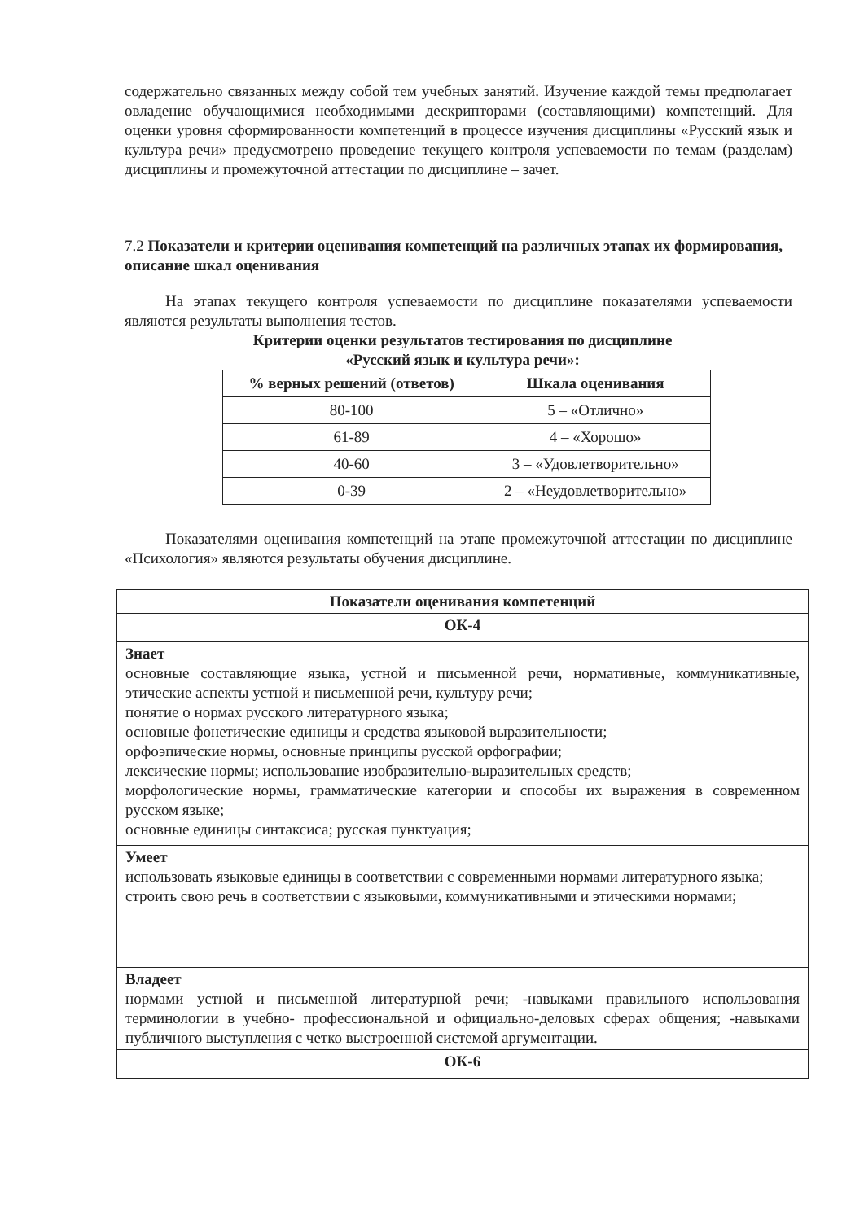содержательно связанных между собой тем учебных занятий. Изучение каждой темы предполагает овладение обучающимися необходимыми дескрипторами (составляющими) компетенций. Для оценки уровня сформированности компетенций в процессе изучения дисциплины «Русский язык и культура речи» предусмотрено проведение текущего контроля успеваемости по темам (разделам) дисциплины и промежуточной аттестации по дисциплине – зачет.
7.2 Показатели и критерии оценивания компетенций на различных этапах их формирования, описание шкал оценивания
На этапах текущего контроля успеваемости по дисциплине показателями успеваемости являются результаты выполнения тестов.
Критерии оценки результатов тестирования по дисциплине
«Русский язык и культура речи»:
| % верных решений (ответов) | Шкала оценивания |
| --- | --- |
| 80-100 | 5 – «Отлично» |
| 61-89 | 4 – «Хорошо» |
| 40-60 | 3 – «Удовлетворительно» |
| 0-39 | 2 – «Неудовлетворительно» |
Показателями оценивания компетенций на этапе промежуточной аттестации по дисциплине «Психология» являются результаты обучения дисциплине.
| Показатели оценивания компетенций |
| ОК-4 |
| Знает основные составляющие языка, устной и письменной речи, нормативные, коммуникативные, этические аспекты устной и письменной речи, культуру речи; понятие о нормах русского литературного языка; основные фонетические единицы и средства языковой выразительности; орфоэпические нормы, основные принципы русской орфографии; лексические нормы; использование изобразительно-выразительных средств; морфологические нормы, грамматические категории и способы их выражения в современном русском языке; основные единицы синтаксиса; русская пунктуация; |
| Умеет использовать языковые единицы в соответствии с современными нормами литературного языка; строить свою речь в соответствии с языковыми, коммуникативными и этическими нормами; |
| Владеет нормами устной и письменной литературной речи; -навыками правильного использования терминологии в учебно- профессиональной и официально-деловых сферах общения; -навыками публичного выступления с четко выстроенной системой аргументации. |
| ОК-6 |